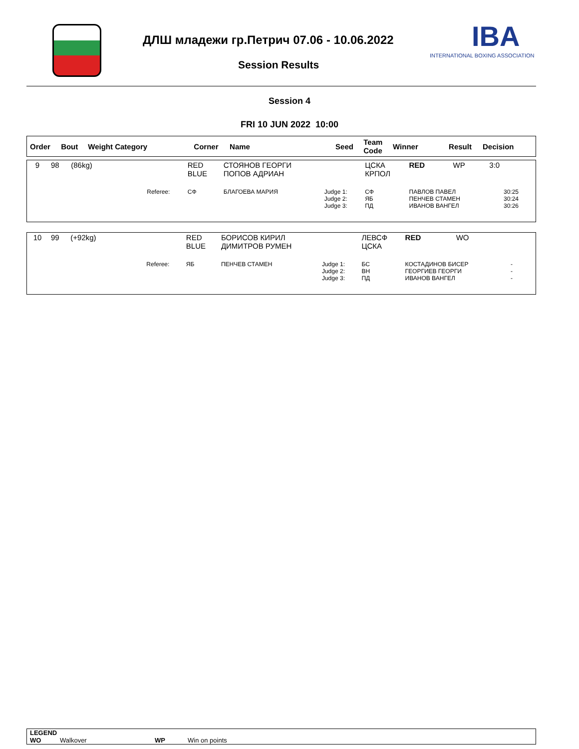ДЛШ младежи гр.Петрич 07.06 - 10.06.2022
IBA
INTERNATIONAL BOXING ASSOCIATION
Session Results
Session 4
FRI 10 JUN 2022 10:00
| Order | Bout | Weight Category | Corner | Name | Seed | Team Code | Winner | Result | Decision |
| --- | --- | --- | --- | --- | --- | --- | --- | --- | --- |
| 9 | 98 | (86kg) | | RED BLUE | СТОЯНОВ ГЕОРГИ ПОПОВ АДРИАН | | ЦСКА КРПОЛ | RED | WP | 3:0 |
| | | | Referee: | СФ | БЛАГОЕВА МАРИЯ | Judge 1: Judge 2: Judge 3: | СФ ЯБ ПД | ПАВЛОВ ПАВЕЛ ПЕНЧЕВ СТАМЕН ИВАНОВ ВАНГЕЛ | | 30:25 30:24 30:26 |
| 10 | 99 | (+92kg) | | RED BLUE | БОРИСОВ КИРИЛ ДИМИТРОВ РУМЕН | | ЛЕВСФ ЦСКА | RED | WO | |
| | | | Referee: | ЯБ | ПЕНЧЕВ СТАМЕН | Judge 1: Judge 2: Judge 3: | БС ВН ПД | КОСТАДИНОВ БИСЕР ГЕОРГИЕВ ГЕОРГИ ИВАНОВ ВАНГЕЛ | | - - - |
LEGEND
WO Walkover WP Win on points